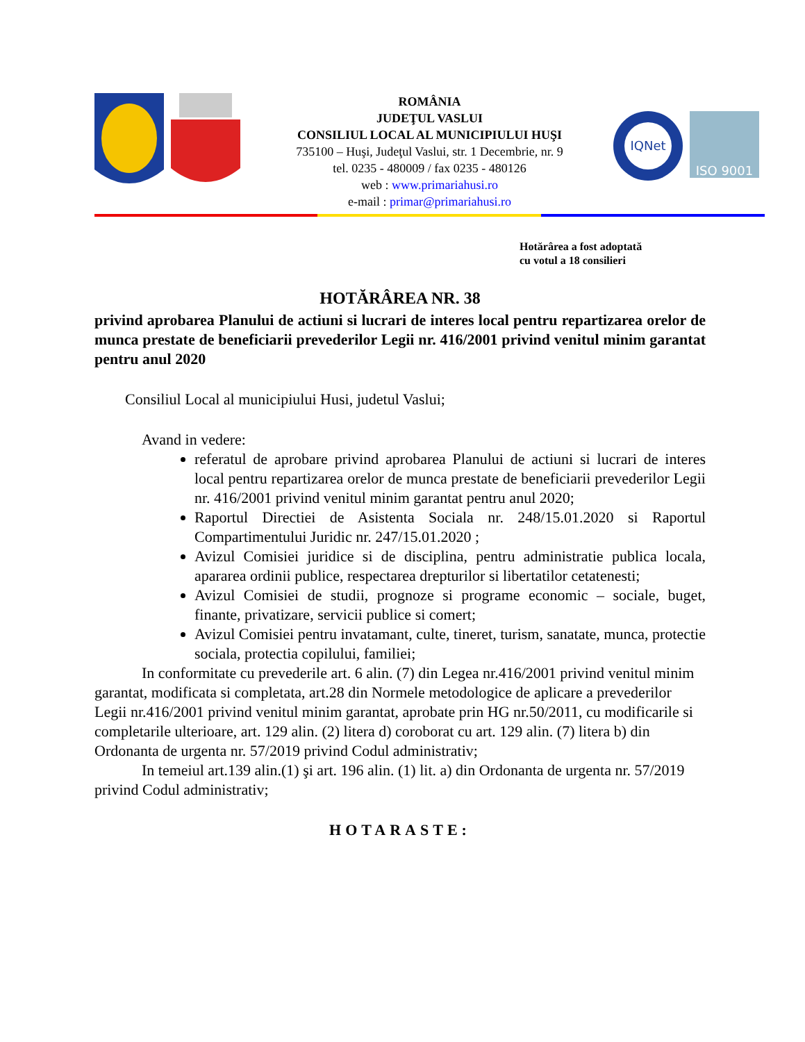ROMÂNIA
JUDEŢUL VASLUI
CONSILIUL LOCAL AL MUNICIPIULUI HUŞI
735100 – Huşi, Judeţul Vaslui, str. 1 Decembrie, nr. 9
tel. 0235 - 480009 / fax 0235 - 480126
web : www.primariahusi.ro
e-mail : primar@primariahusi.ro
IQNet
ISO 9001
Hotărârea a fost adoptată
cu votul a 18 consilieri
HOTĂRÂREA NR. 38
privind aprobarea Planului de actiuni si lucrari de interes local pentru repartizarea orelor de munca prestate de beneficiarii prevederilor Legii nr. 416/2001 privind venitul minim garantat pentru anul 2020
Consiliul Local al municipiului Husi, judetul Vaslui;
Avand in vedere:
referatul de aprobare privind aprobarea Planului de actiuni si lucrari de interes local pentru repartizarea orelor de munca prestate de beneficiarii prevederilor Legii nr. 416/2001 privind venitul minim garantat pentru anul 2020;
Raportul Directiei de Asistenta Sociala nr. 248/15.01.2020 si Raportul Compartimentului Juridic nr. 247/15.01.2020 ;
Avizul Comisiei juridice si de disciplina, pentru administratie publica locala, apararea ordinii publice, respectarea drepturilor si libertatilor cetatenesti;
Avizul Comisiei de studii, prognoze si programe economic – sociale, buget, finante, privatizare, servicii publice si comert;
Avizul Comisiei pentru invatamant, culte, tineret, turism, sanatate, munca, protectie sociala, protectia copilului, familiei;
In conformitate cu prevederile art. 6 alin. (7) din Legea nr.416/2001 privind venitul minim garantat, modificata si completata, art.28 din Normele metodologice de aplicare a prevederilor Legii nr.416/2001 privind venitul minim garantat, aprobate prin HG nr.50/2011, cu modificarile si completarile ulterioare, art. 129 alin. (2) litera d) coroborat cu art. 129 alin. (7) litera b) din Ordonanta de urgenta nr. 57/2019 privind Codul administrativ;
In temeiul art.139 alin.(1) şi art. 196 alin. (1) lit. a) din Ordonanta de urgenta nr. 57/2019 privind Codul administrativ;
HOTARASTE: